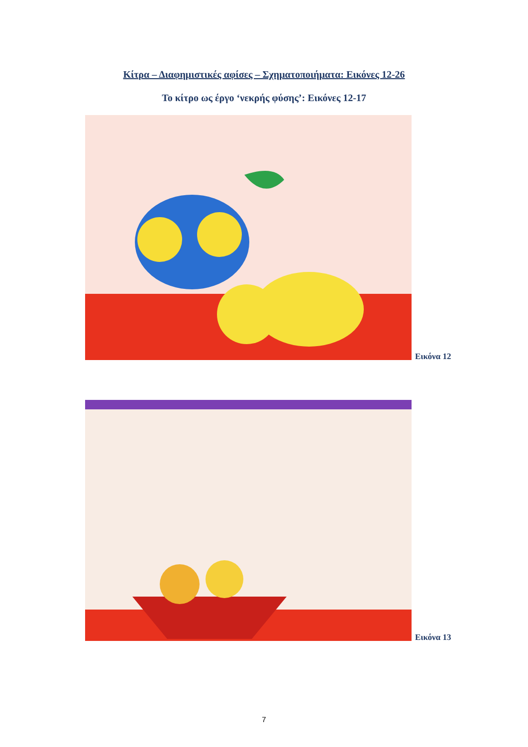Κίτρα – Διαφημιστικές αφίσες – Σχηματοποιήματα: Εικόνες 12-26
Το κίτρο ως έργο ‘νεκρής φύσης’: Εικόνες 12-17
Εικόνα 12
Εικόνα 13
7